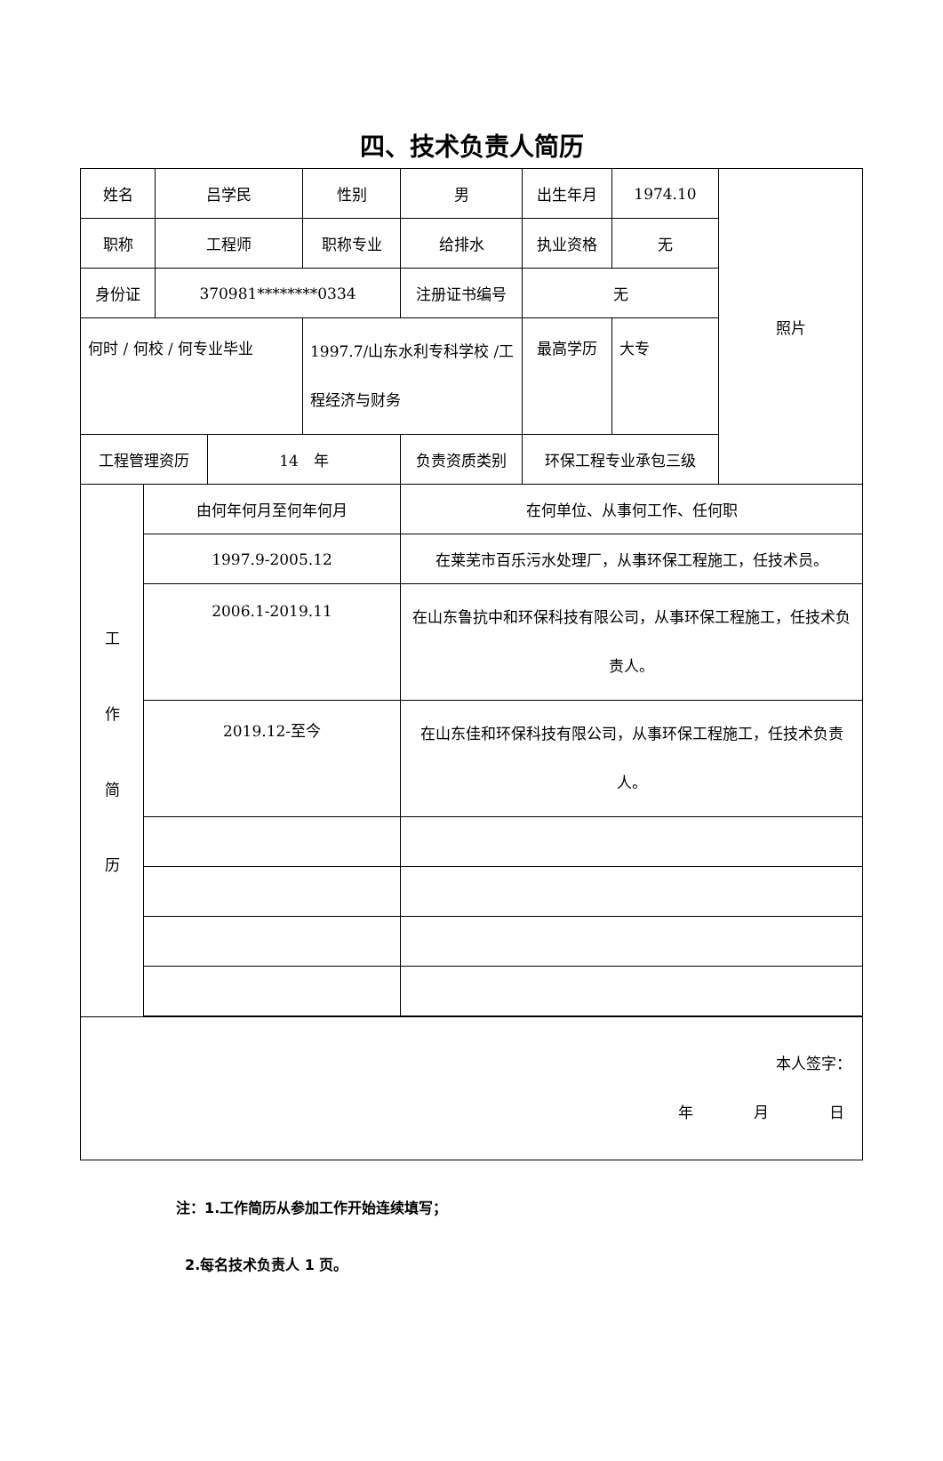四、技术负责人简历
| 姓名 | | 吕学民 | | 性别 | 男 | 出生年月 | 1974.10 | 照片 |
| 职称 | | 工程师 | | 职称专业 | 给排水 | 执业资格 | 无 | |
| 身份证 | | 370981********0334 | | | 注册证书编号 | 无 | | |
| 何时 / 何校 / 何专业毕业 | | | | 1997.7/山东水利专科学校 /工程经济与财务 | | 最高学历 | 大专 | |
| 工程管理资历 | | | 14 年 | | 负责资质类别 | 环保工程专业承包三级 | | |
| 工 作 简 历 | 由何年何月至何年何月 | | | | 在何单位、从事何工作、任何职 | | | |
| | 1997.9-2005.12 | | | | 在莱芜市百乐污水处理厂，从事环保工程施工，任技术员。 | | | |
| | 2006.1-2019.11 | | | | 在山东鲁抗中和环保科技有限公司，从事环保工程施工，任技术负责人。 | | | |
| | 2019.12-至今 | | | | 在山东佳和环保科技有限公司，从事环保工程施工，任技术负责人。 | | | |
| 本人签字： 年 月 日 | | | | | | | | |
注：1.工作简历从参加工作开始连续填写；
2.每名技术负责人 1 页。